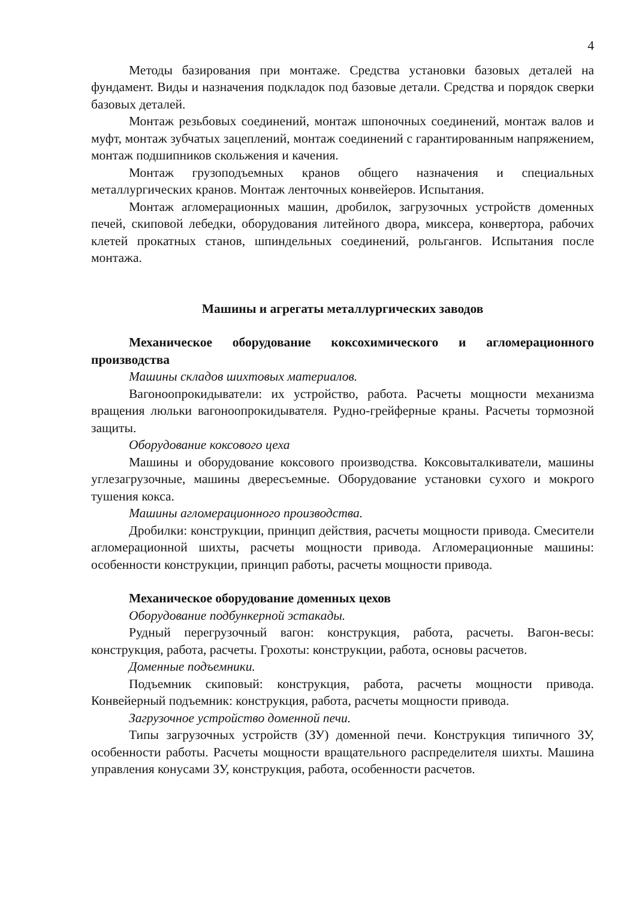4
Методы базирования при монтаже. Средства установки базовых деталей на фундамент. Виды и назначения подкладок под базовые детали. Средства и порядок сверки базовых деталей.
Монтаж резьбовых соединений, монтаж шпоночных соединений, монтаж валов и муфт, монтаж зубчатых зацеплений, монтаж соединений с гарантированным напряжением, монтаж подшипников скольжения и качения.
Монтаж грузоподъемных кранов общего назначения и специальных металлургических кранов. Монтаж ленточных конвейеров. Испытания.
Монтаж агломерационных машин, дробилок, загрузочных устройств доменных печей, скиповой лебедки, оборудования литейного двора, миксера, конвертора, рабочих клетей прокатных станов, шпиндельных соединений, рольгангов. Испытания после монтажа.
Машины и агрегаты металлургических заводов
Механическое оборудование коксохимического и агломерационного производства
Машины складов шихтовых материалов.
Вагоноопрокидыватели: их устройство, работа. Расчеты мощности механизма вращения люльки вагоноопрокидывателя. Рудно-грейферные краны. Расчеты тормозной защиты.
Оборудование коксового цеха
Машины и оборудование коксового производства. Коксовыталкиватели, машины углезагрузочные, машины двересъемные. Оборудование установки сухого и мокрого тушения кокса.
Машины агломерационного производства.
Дробилки: конструкции, принцип действия, расчеты мощности привода. Смесители агломерационной шихты, расчеты мощности привода. Агломерационные машины: особенности конструкции, принцип работы, расчеты мощности привода.
Механическое оборудование доменных цехов
Оборудование подбункерной эстакады.
Рудный перегрузочный вагон: конструкция, работа, расчеты. Вагон-весы: конструкция, работа, расчеты. Грохоты: конструкции, работа, основы расчетов.
Доменные подъемники.
Подъемник скиповый: конструкция, работа, расчеты мощности привода. Конвейерный подъемник: конструкция, работа, расчеты мощности привода.
Загрузочное устройство доменной печи.
Типы загрузочных устройств (ЗУ) доменной печи. Конструкция типичного ЗУ, особенности работы. Расчеты мощности вращательного распределителя шихты. Машина управления конусами ЗУ, конструкция, работа, особенности расчетов.